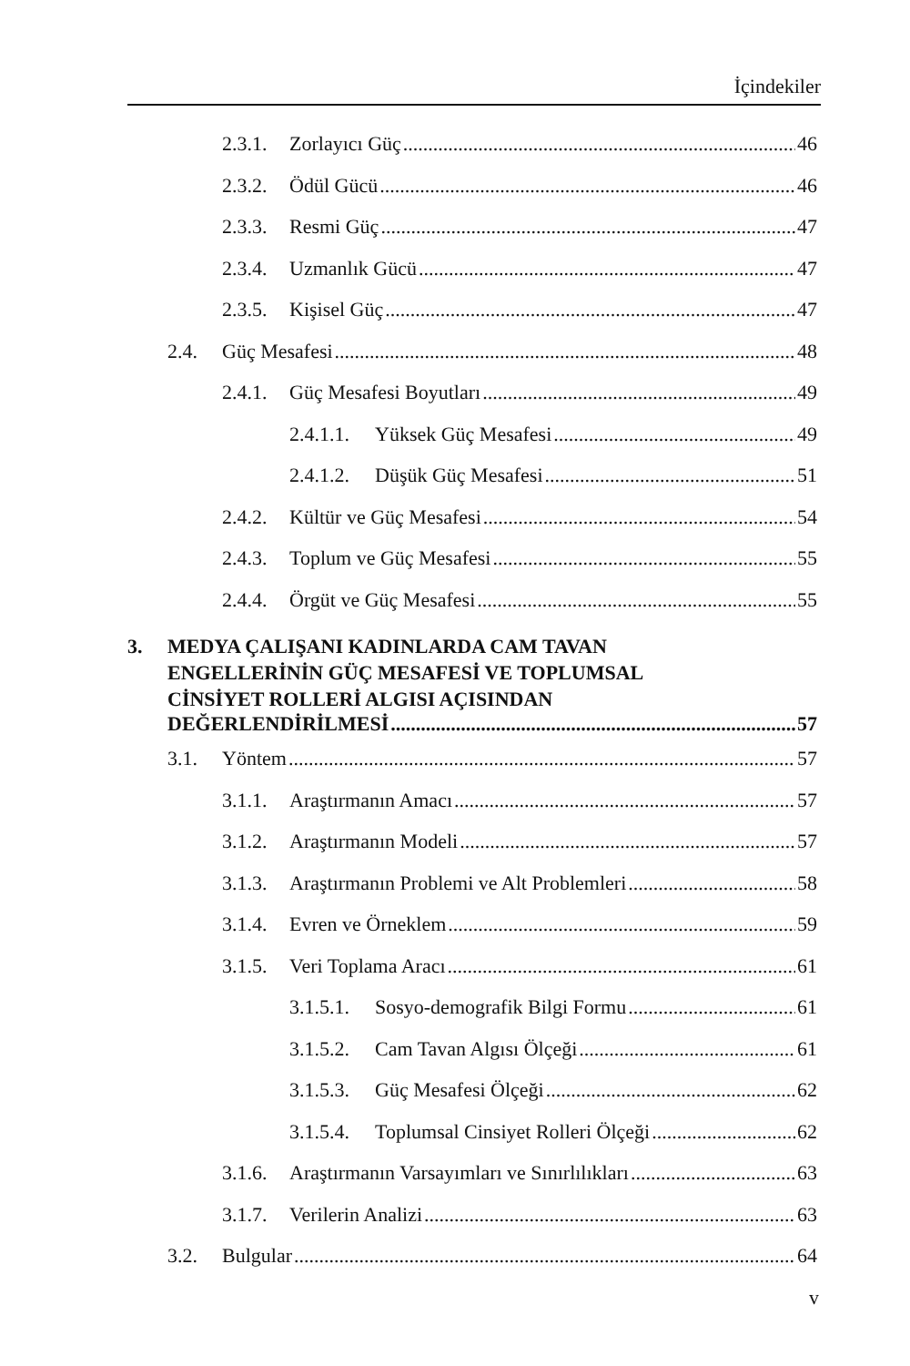İçindekiler
2.3.1. Zorlayıcı Güç 46
2.3.2. Ödül Gücü 46
2.3.3. Resmi Güç 47
2.3.4. Uzmanlık Gücü 47
2.3.5. Kişisel Güç 47
2.4. Güç Mesafesi 48
2.4.1. Güç Mesafesi Boyutları 49
2.4.1.1. Yüksek Güç Mesafesi 49
2.4.1.2. Düşük Güç Mesafesi 51
2.4.2. Kültür ve Güç Mesafesi 54
2.4.3. Toplum ve Güç Mesafesi 55
2.4.4. Örgüt ve Güç Mesafesi 55
3. MEDYA ÇALIŞANI KADINLARDA CAM TAVAN
ENGELLERİNİN GÜÇ MESAFESİ VE TOPLUMSAL
CİNSİYET ROLLERİ ALGISI AÇISINDAN
DEĞERLENDİRİLMESİ 57
3.1. Yöntem 57
3.1.1. Araştırmanın Amacı 57
3.1.2. Araştırmanın Modeli 57
3.1.3. Araştırmanın Problemi ve Alt Problemleri 58
3.1.4. Evren ve Örneklem 59
3.1.5. Veri Toplama Aracı 61
3.1.5.1. Sosyo-demografik Bilgi Formu 61
3.1.5.2. Cam Tavan Algısı Ölçeği 61
3.1.5.3. Güç Mesafesi Ölçeği 62
3.1.5.4. Toplumsal Cinsiyet Rolleri Ölçeği 62
3.1.6. Araştırmanın Varsayımları ve Sınırlılıkları 63
3.1.7. Verilerin Analizi 63
3.2. Bulgular 64
v